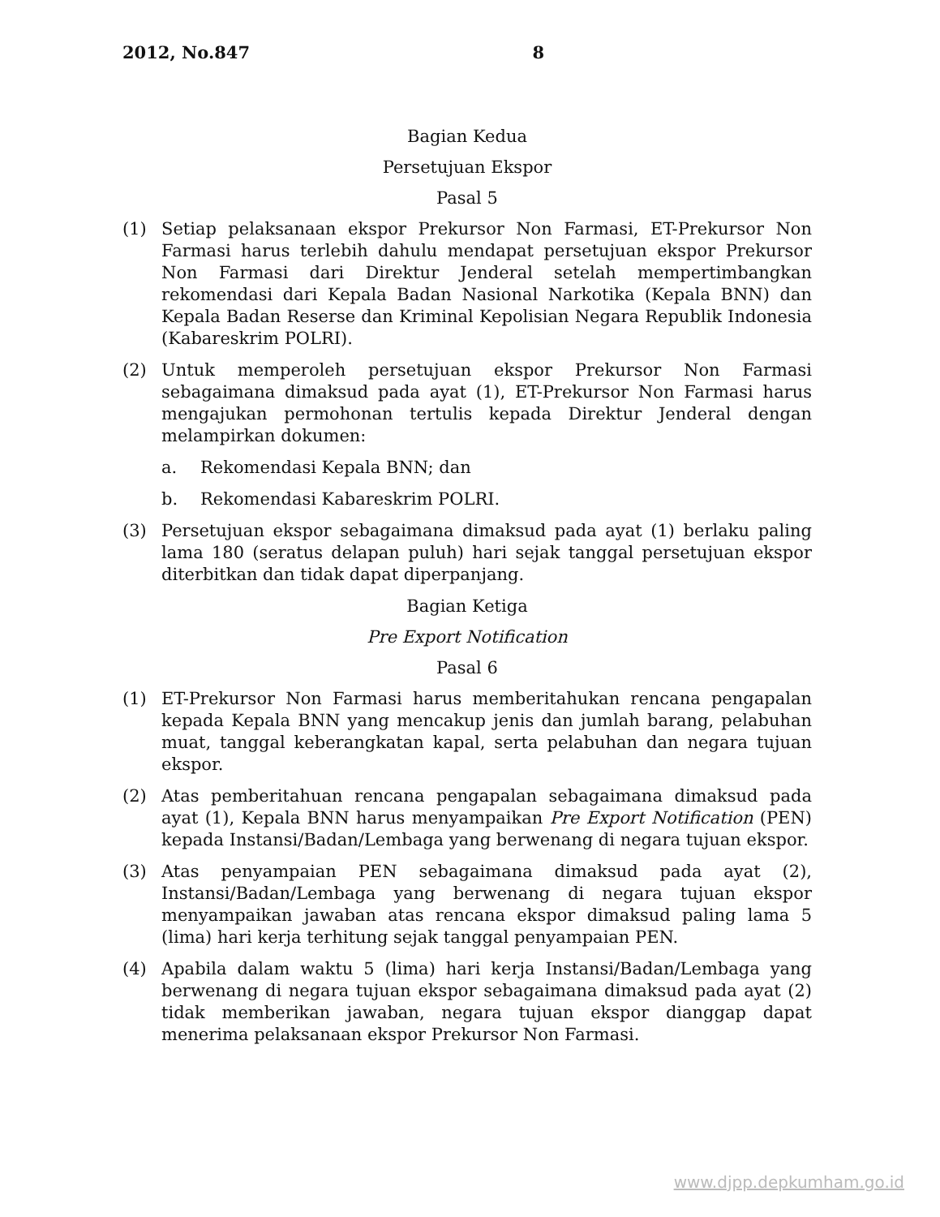2012, No.847 8
Bagian Kedua
Persetujuan Ekspor
Pasal 5
(1) Setiap pelaksanaan ekspor Prekursor Non Farmasi, ET-Prekursor Non Farmasi harus terlebih dahulu mendapat persetujuan ekspor Prekursor Non Farmasi dari Direktur Jenderal setelah mempertimbangkan rekomendasi dari Kepala Badan Nasional Narkotika (Kepala BNN) dan Kepala Badan Reserse dan Kriminal Kepolisian Negara Republik Indonesia (Kabareskrim POLRI).
(2) Untuk memperoleh persetujuan ekspor Prekursor Non Farmasi sebagaimana dimaksud pada ayat (1), ET-Prekursor Non Farmasi harus mengajukan permohonan tertulis kepada Direktur Jenderal dengan melampirkan dokumen:
a. Rekomendasi Kepala BNN; dan
b. Rekomendasi Kabareskrim POLRI.
(3) Persetujuan ekspor sebagaimana dimaksud pada ayat (1) berlaku paling lama 180 (seratus delapan puluh) hari sejak tanggal persetujuan ekspor diterbitkan dan tidak dapat diperpanjang.
Bagian Ketiga
Pre Export Notification
Pasal 6
(1) ET-Prekursor Non Farmasi harus memberitahukan rencana pengapalan kepada Kepala BNN yang mencakup jenis dan jumlah barang, pelabuhan muat, tanggal keberangkatan kapal, serta pelabuhan dan negara tujuan ekspor.
(2) Atas pemberitahuan rencana pengapalan sebagaimana dimaksud pada ayat (1), Kepala BNN harus menyampaikan Pre Export Notification (PEN) kepada Instansi/Badan/Lembaga yang berwenang di negara tujuan ekspor.
(3) Atas penyampaian PEN sebagaimana dimaksud pada ayat (2), Instansi/Badan/Lembaga yang berwenang di negara tujuan ekspor menyampaikan jawaban atas rencana ekspor dimaksud paling lama 5 (lima) hari kerja terhitung sejak tanggal penyampaian PEN.
(4) Apabila dalam waktu 5 (lima) hari kerja Instansi/Badan/Lembaga yang berwenang di negara tujuan ekspor sebagaimana dimaksud pada ayat (2) tidak memberikan jawaban, negara tujuan ekspor dianggap dapat menerima pelaksanaan ekspor Prekursor Non Farmasi.
www.djpp.depkumham.go.id